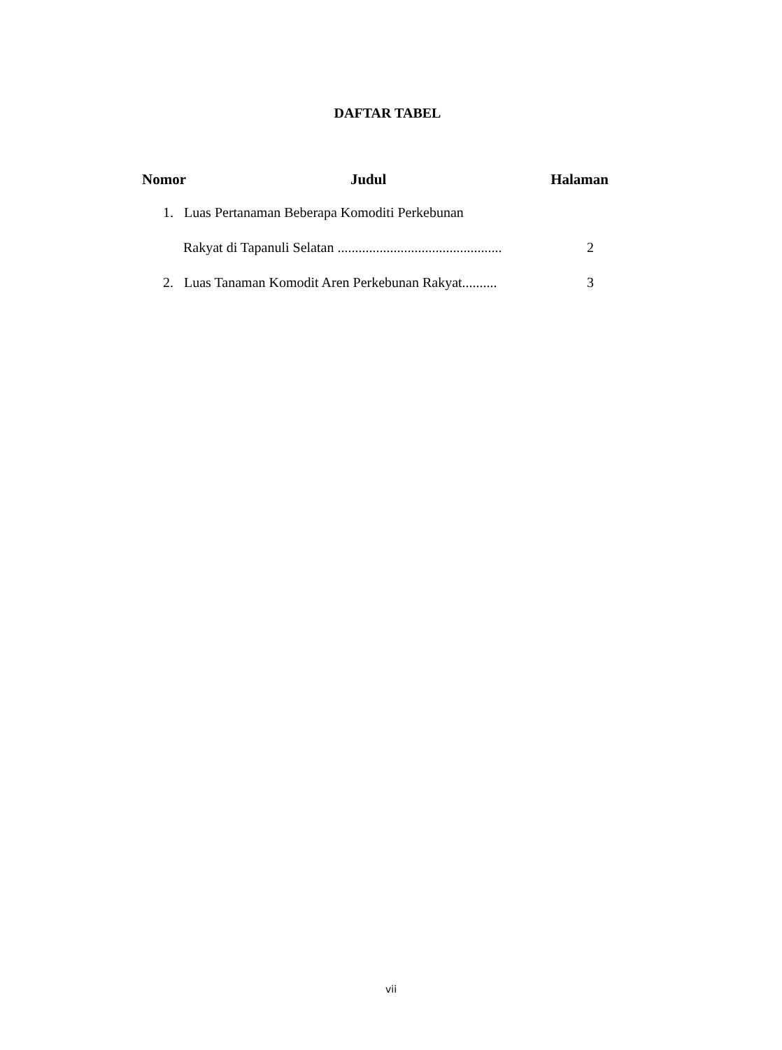DAFTAR TABEL
Nomor Judul Halaman
1. Luas Pertanaman Beberapa Komoditi Perkebunan
Rakyat di Tapanuli Selatan ............................................... 2
2. Luas Tanaman Komodit Aren Perkebunan Rakyat.......... 3
vii